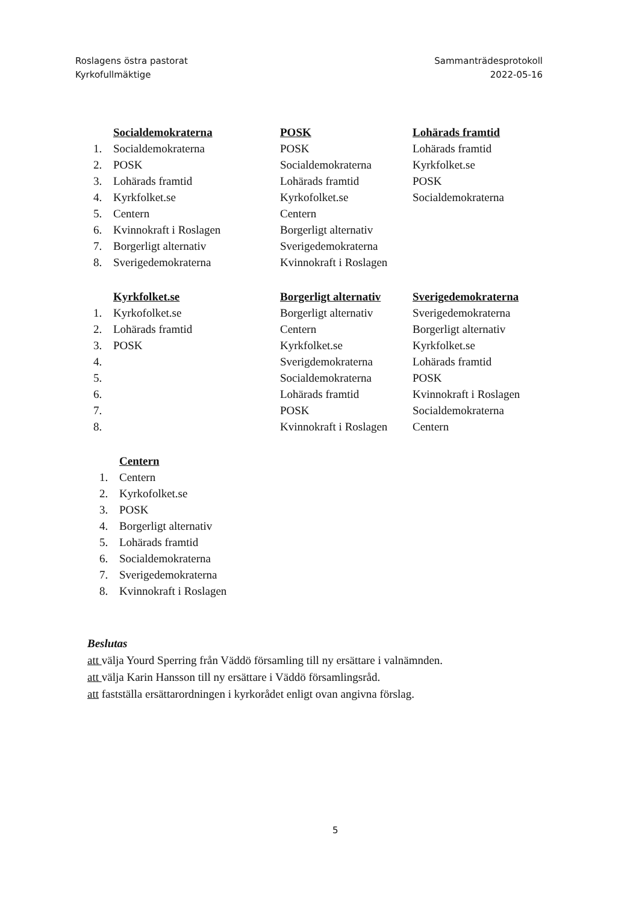Roslagens östra pastorat
Kyrkofullmäktige
Sammanträdesprotokoll
2022-05-16
Socialdemokraterna
1. Socialdemokraterna
2. POSK
3. Lohärads framtid
4. Kyrkfolket.se
5. Centern
6. Kvinnokraft i Roslagen
7. Borgerligt alternativ
8. Sverigedemokraterna
POSK
POSK
Socialdemokraterna
Lohärads framtid
Kyrkofolket.se
Centern
Borgerligt alternativ
Sverigedemokraterna
Kvinnokraft i Roslagen
Lohärads framtid
Lohärads framtid
Kyrkfolket.se
POSK
Socialdemokraterna
Kyrkfolket.se
1. Kyrkofolket.se
2. Lohärads framtid
3. POSK
4.
5.
6.
7.
8.
Borgerligt alternativ
Borgerligt alternativ
Centern
Kyrkfolket.se
Sverigdemokraterna
Socialdemokraterna
Lohärads framtid
POSK
Kvinnokraft i Roslagen
Sverigedemokraterna
Sverigedemokraterna
Borgerligt alternativ
Kyrkfolket.se
Lohärads framtid
POSK
Kvinnokraft i Roslagen
Socialdemokraterna
Centern
Centern
1. Centern
2. Kyrkofolket.se
3. POSK
4. Borgerligt alternativ
5. Lohärads framtid
6. Socialdemokraterna
7. Sverigedemokraterna
8. Kvinnokraft i Roslagen
Beslutas
att välja Yourd Sperring från Väddö församling till ny ersättare i valnämnden.
att välja Karin Hansson till ny ersättare i Väddö församlingsråd.
att fastställa ersättarordningen i kyrkorådet enligt ovan angivna förslag.
5